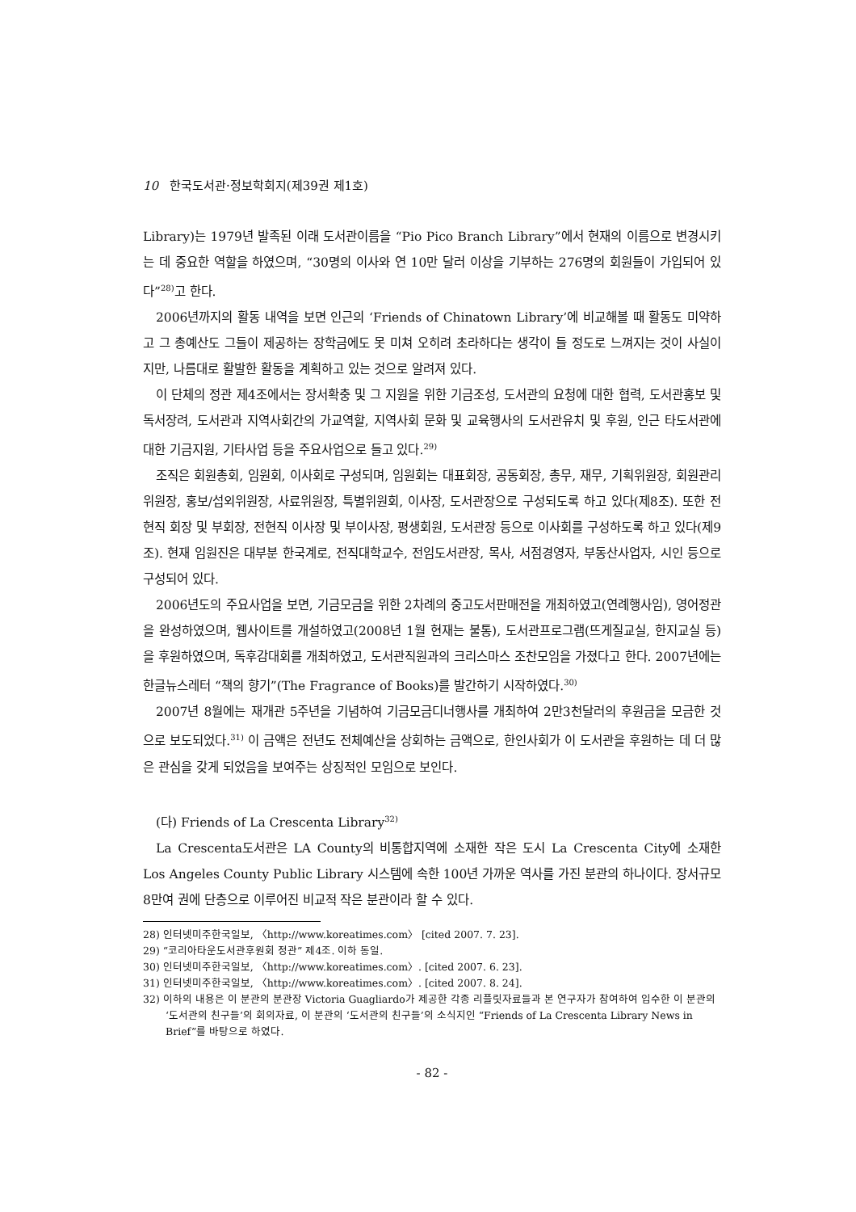10 한국도서관·정보학회지(제39권 제1호)
Library)는 1979년 발족된 이래 도서관이름을 “Pio Pico Branch Library”에서 현재의 이름으로 변경시키는 데 중요한 역할을 하였으며, “30명의 이사와 연 10만 달러 이상을 기부하는 276명의 회원들이 가입되어 있다”<sup>28)</sup>고 한다.
2006년까지의 활동 내역을 보면 인근의 ‘Friends of Chinatown Library’에 비교해볼 때 활동도 미약하고 그 총예산도 그들이 제공하는 장학금에도 못 미쳐 오히려 초라하다는 생각이 들 정도로 느껴지는 것이 사실이지만, 나름대로 활발한 활동을 계획하고 있는 것으로 알려져 있다.
이 단체의 정관 제4조에서는 장서확충 및 그 지원을 위한 기금조성, 도서관의 요청에 대한 협력, 도서관홍보 및 독서장려, 도서관과 지역사회간의 가교역할, 지역사회 문화 및 교육행사의 도서관유치 및 후원, 인근 타도서관에 대한 기금지원, 기타사업 등을 주요사업으로 들고 있다.<sup>29)</sup>
조직은 회원총회, 임원회, 이사회로 구성되며, 임원회는 대표회장, 공동회장, 총무, 재무, 기획위원장, 회원관리위원장, 홍보/섭외위원장, 사료위원장, 특별위원회, 이사장, 도서관장으로 구성되도록 하고 있다(제8조). 또한 전현직 회장 및 부회장, 전현직 이사장 및 부이사장, 평생회원, 도서관장 등으로 이사회를 구성하도록 하고 있다(제9조). 현재 임원진은 대부분 한국계로, 전직대학교수, 전임도서관장, 목사, 서점경영자, 부동산사업자, 시인 등으로 구성되어 있다.
2006년도의 주요사업을 보면, 기금모금을 위한 2차례의 중고도서판매전을 개최하였고(연례행사임), 영어정관을 완성하였으며, 웹사이트를 개설하였고(2008년 1월 현재는 불통), 도서관프로그램(뜨게질교실, 한지교실 등)을 후원하였으며, 독후감대회를 개최하였고, 도서관직원과의 크리스마스 조찬모임을 가졌다고 한다. 2007년에는 한글뉴스레터 “책의 향기”(The Fragrance of Books)를 발간하기 시작하였다.<sup>30)</sup>
2007년 8월에는 재개관 5주년을 기념하여 기금모금디너행사를 개최하여 2만3천달러의 후원금을 모금한 것으로 보도되었다.<sup>31)</sup> 이 금액은 전년도 전체예산을 상회하는 금액으로, 한인사회가 이 도서관을 후원하는 데 더 많은 관심을 갖게 되었음을 보여주는 상징적인 모임으로 보인다.
(다) Friends of La Crescenta Library<sup>32)</sup>
La Crescenta도서관은 LA County의 비통합지역에 소재한 작은 도시 La Crescenta City에 소재한 Los Angeles County Public Library 시스템에 속한 100년 가까운 역사를 가진 분관의 하나이다. 장서규모 8만여 권에 단층으로 이루어진 비교적 작은 분관이라 할 수 있다.
28) 인터넷미주한국일보, 〈http://www.koreatimes.com〉 [cited 2007. 7. 23].
29) “코리아타운도서관후원회 정관” 제4조. 이하 동일.
30) 인터넷미주한국일보, 〈http://www.koreatimes.com〉. [cited 2007. 6. 23].
31) 인터넷미주한국일보, 〈http://www.koreatimes.com〉. [cited 2007. 8. 24].
32) 이하의 내용은 이 분관의 분관장 Victoria Guagliardo가 제공한 각종 리플릿자료들과 본 연구자가 참여하여 입수한 이 분관의 ‘도서관의 친구들’의 회의자료, 이 분관의 ‘도서관의 친구들’의 소식지인 “Friends of La Crescenta Library News in Brief”를 바탕으로 하였다.
- 82 -